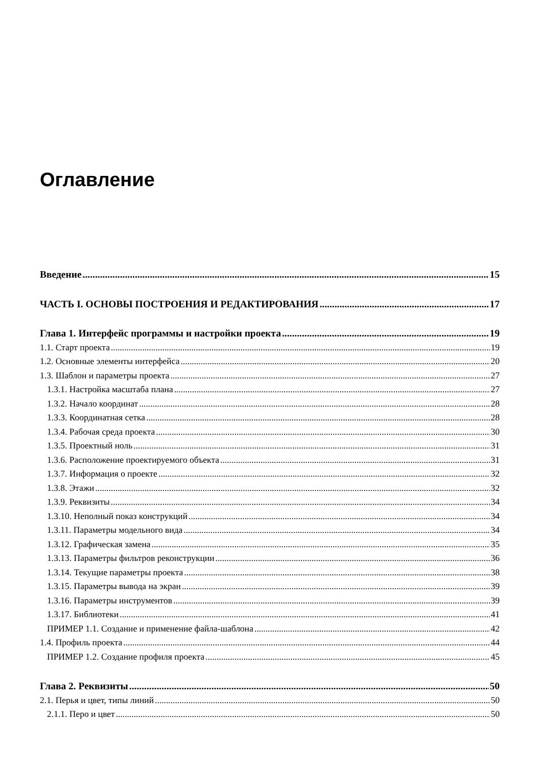Оглавление
Введение 15
ЧАСТЬ I. ОСНОВЫ ПОСТРОЕНИЯ И РЕДАКТИРОВАНИЯ 17
Глава 1. Интерфейс программы и настройки проекта 19
1.1. Старт проекта 19
1.2. Основные элементы интерфейса 20
1.3. Шаблон и параметры проекта 27
1.3.1. Настройка масштаба плана 27
1.3.2. Начало координат 28
1.3.3. Координатная сетка 28
1.3.4. Рабочая среда проекта 30
1.3.5. Проектный ноль 31
1.3.6. Расположение проектируемого объекта 31
1.3.7. Информация о проекте 32
1.3.8. Этажи 32
1.3.9. Реквизиты 34
1.3.10. Неполный показ конструкций 34
1.3.11. Параметры модельного вида 34
1.3.12. Графическая замена 35
1.3.13. Параметры фильтров реконструкции 36
1.3.14. Текущие параметры проекта 38
1.3.15. Параметры вывода на экран 39
1.3.16. Параметры инструментов 39
1.3.17. Библиотеки 41
ПРИМЕР 1.1. Создание и применение файла-шаблона 42
1.4. Профиль проекта 44
ПРИМЕР 1.2. Создание профиля проекта 45
Глава 2. Реквизиты 50
2.1. Перья и цвет, типы линий 50
2.1.1. Перо и цвет 50